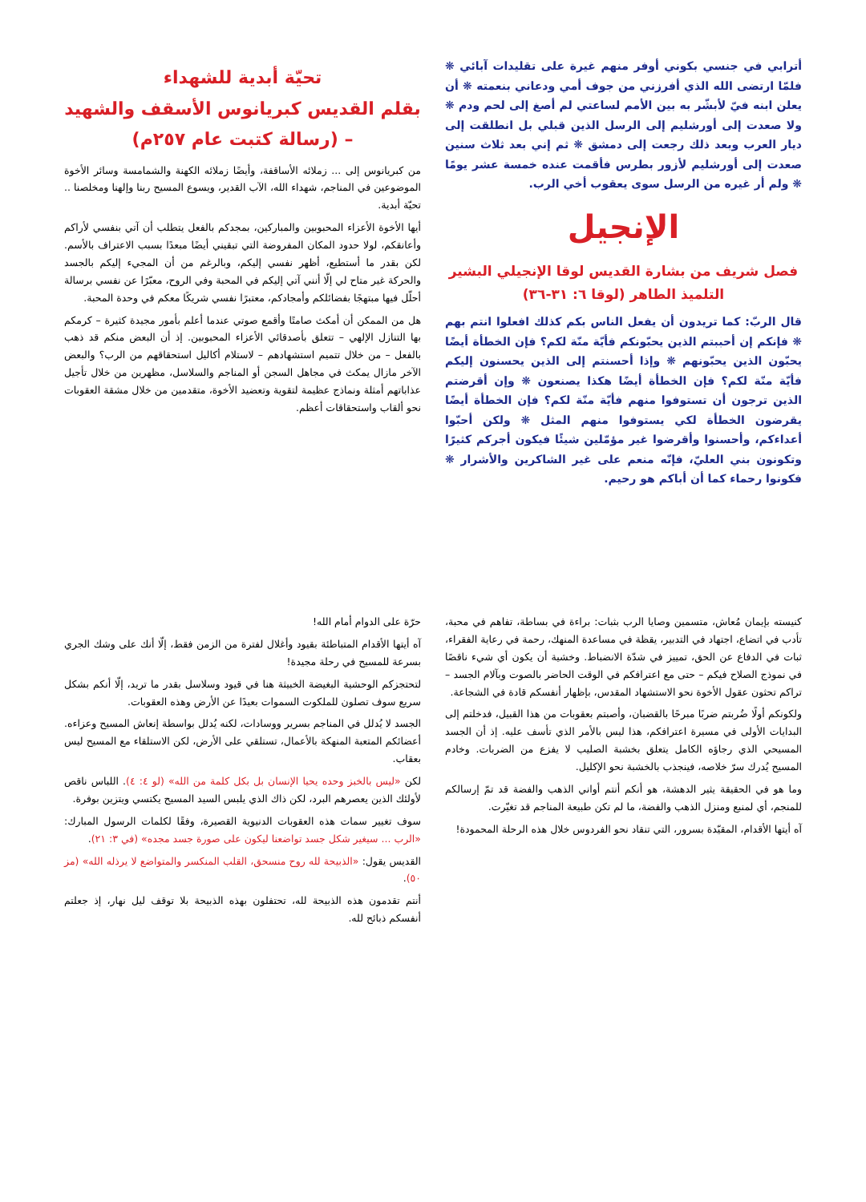أترابي في جنسي بكوني أوفر منهم غيرة على تقليدات آبائي ❋ فلمّا ارتضى الله الذي أفرزني من جوف أمي ودعاني بنعمته ❋ أن يعلن ابنه فيّ لأبشّر به بين الأمم لساعتي لم أصغ إلى لحم ودم ❋ ولا صعدت إلى أورشليم إلى الرسل الذين قبلي بل انطلقت إلى ديار العرب وبعد ذلك رجعت إلى دمشق ❋ ثم إني بعد ثلاث سنين صعدت إلى أورشليم لأزور بطرس فأقمت عنده خمسة عشر يومًا ❋ ولم أر غيره من الرسل سوى يعقوب أخي الرب.
الإنجيل
فصل شريف من بشارة القديس لوقا الإنجيلي البشير التلميذ الطاهر (لوقا ٦: ٣١-٣٦)
قال الربّ: كما تريدون أن يفعل الناس بكم كذلك افعلوا انتم بهم ❋ فإنكم إن أحببتم الذين يحبّونكم فأيّة منّة لكم؟ فإن الخطأة أيضًا يحبّون الذين يحبّونهم ❋ وإذا أحسنتم إلى الذين يحسنون إليكم فأيّة منّة لكم؟ فإن الخطأة أيضًا هكذا يصنعون ❋ وإن أقرضتم الذين ترجون أن تستوفوا منهم فأيّة منّة لكم؟ فإن الخطأة أيضًا يقرضون الخطأة لكي يستوفوا منهم المثل ❋ ولكن أحبّوا أعداءكم، وأحسنوا وأقرضوا غير مؤمّلين شيئًا فيكون أجركم كثيرًا وتكونون بني العليّ، فإنّه منعم على غير الشاكرين والأشرار ❋ فكونوا رحماء كما أن أباكم هو رحيم.
تحيّة أبدية للشهداء
بقلم القديس كبريانوس الأسقف والشهيد – (رسالة كتبت عام ٢٥٧م)
من كبريانوس إلى ... زملائه الأساقفة، وأيضًا زملائه الكهنة والشمامسة وسائر الأخوة الموضوعين في المناجم، شهداء الله، الآب القدير، ويسوع المسيح ربنا وإلهنا ومخلصنا .. تحيّة أبدية.
أيها الأخوة الأعزاء المحبوبين والمباركين، بمجدكم بالفعل يتطلب أن آتي بنفسي لأراكم وأعانقكم، لولا حدود المكان المفروضة التي تبقيني أيضًا مبعدًا بسبب الاعتراف بالأسم. لكن بقدر ما أستطيع، أظهر نفسي إليكم، وبالرغم من أن المجيء إليكم بالجسد والحركة غير متاح لي إلّا أنني آتي إليكم في المحبة وفي الروح، معبّرًا عن نفسي برسالة أحلّل فيها مبتهجًا بفضائلكم وأمجادكم، معتبرًا نفسي شريكًا معكم في وحدة المحبة.
هل من الممكن أن أمكث صامتًا وأقمع صوتي عندما أعلم بأمور مجيدة كثيرة – كرمكم بها التنازل الإلهي – تتعلق بأصدقائي الأعزاء المحبوبين. إذ أن البعض منكم قد ذهب بالفعل – من خلال تتميم استشهادهم – لاستلام أكاليل استحقاقهم من الرب؟ والبعض الآخر مازال يمكث في مجاهل السجن أو المناجم والسلاسل، مظهرين من خلال تأجيل عذاباتهم أمثلة ونماذج عظيمة لتقوية وتعضيد الأخوة، متقدمين من خلال مشقة العقوبات نحو ألقاب واستحقاقات أعظم.
كنيسته بإيمان مُعاش، متسمين وصايا الرب بثبات: براءة في بساطة، تفاهم في محبة، تأدب في اتضاع، اجتهاد في التدبير، يقظة في مساعدة المنهك، رحمة في رعاية الفقراء، ثبات في الدفاع عن الحق، تمييز في شدّة الانضباط. وخشية أن يكون أي شيء ناقصًا في نموذج الصلاح فيكم – حتى مع اعترافكم في الوقت الحاضر بالصوت وبآلام الجسد – تراكم تحثون عقول الأخوة نحو الاستشهاد المقدس، بإظهار أنفسكم قادة في الشجاعة.
ولكونكم أولًا ضُربتم ضربًا مبرحًا بالقضبان، وأصبتم بعقوبات من هذا القبيل، فدخلتم إلى البدايات الأولى في مسيرة اعترافكم، هذا ليس بالأمر الذي تأسف عليه. إذ أن الجسد المسيحي الذي رجاؤه الكامل يتعلق بخشبة الصليب لا يفزع من الضربات. وخادم المسيح يُدرك سرّ خلاصه، فينجذب بالخشبة نحو الإكليل.
وما هو في الحقيقة يثير الدهشة، هو أنكم أنتم أواني الذهب والفضة قد تمّ إرسالكم للمنجم، أي لمنبع ومنزل الذهب والفضة، ما لم تكن طبيعة المناجم قد تغيّرت.
آه أيتها الأقدام، المقيّدة بسرور، التي تنقاد نحو الفردوس خلال هذه الرحلة المحمودة!
حرّة على الدوام أمام الله!
آه أيتها الأقدام المتباطئة بقيود وأغلال لفترة من الزمن فقط، إلّا أنك على وشك الجري بسرعة للمسيح في رحلة مجيدة!
لتحتجزكم الوحشية البغيضة الخبيثة هنا في قيود وسلاسل بقدر ما تريد، إلّا أنكم بشكل سريع سوف تصلون للملكوت السموات بعيدًا عن الأرض وهذه العقوبات.
الجسد لا يُدلل في المناجم بسرير ووسادات، لكنه يُدلل بواسطة إنعاش المسيح وعزاءه. أعضائكم المتعبة المنهكة بالأعمال، تستلقي على الأرض، لكن الاستلقاء مع المسيح ليس بعقاب.
لكن «ليس بالخبز وحده يحيا الإنسان بل بكل كلمة من الله» (لو ٤: ٤). اللباس ناقص لأولئك الذين يعصرهم البرد، لكن ذاك الذي يلبس السيد المسيح يكتسي ويتزين بوفرة.
سوف تغيير سمات هذه العقوبات الدنيوية القصيرة، وفقًا لكلمات الرسول المبارك: «الرب ... سيغير شكل جسد تواضعنا ليكون على صورة جسد مجده» (في ٣: ٢١).
القديس يقول: «الذبيحة لله روح منسحق، القلب المنكسر والمتواضع لا يرذله الله» (مز ٥٠).
أنتم تقدمون هذه الذبيحة لله، تحتفلون بهذه الذبيحة بلا توقف ليل نهار، إذ جعلتم أنفسكم ذبائح لله.